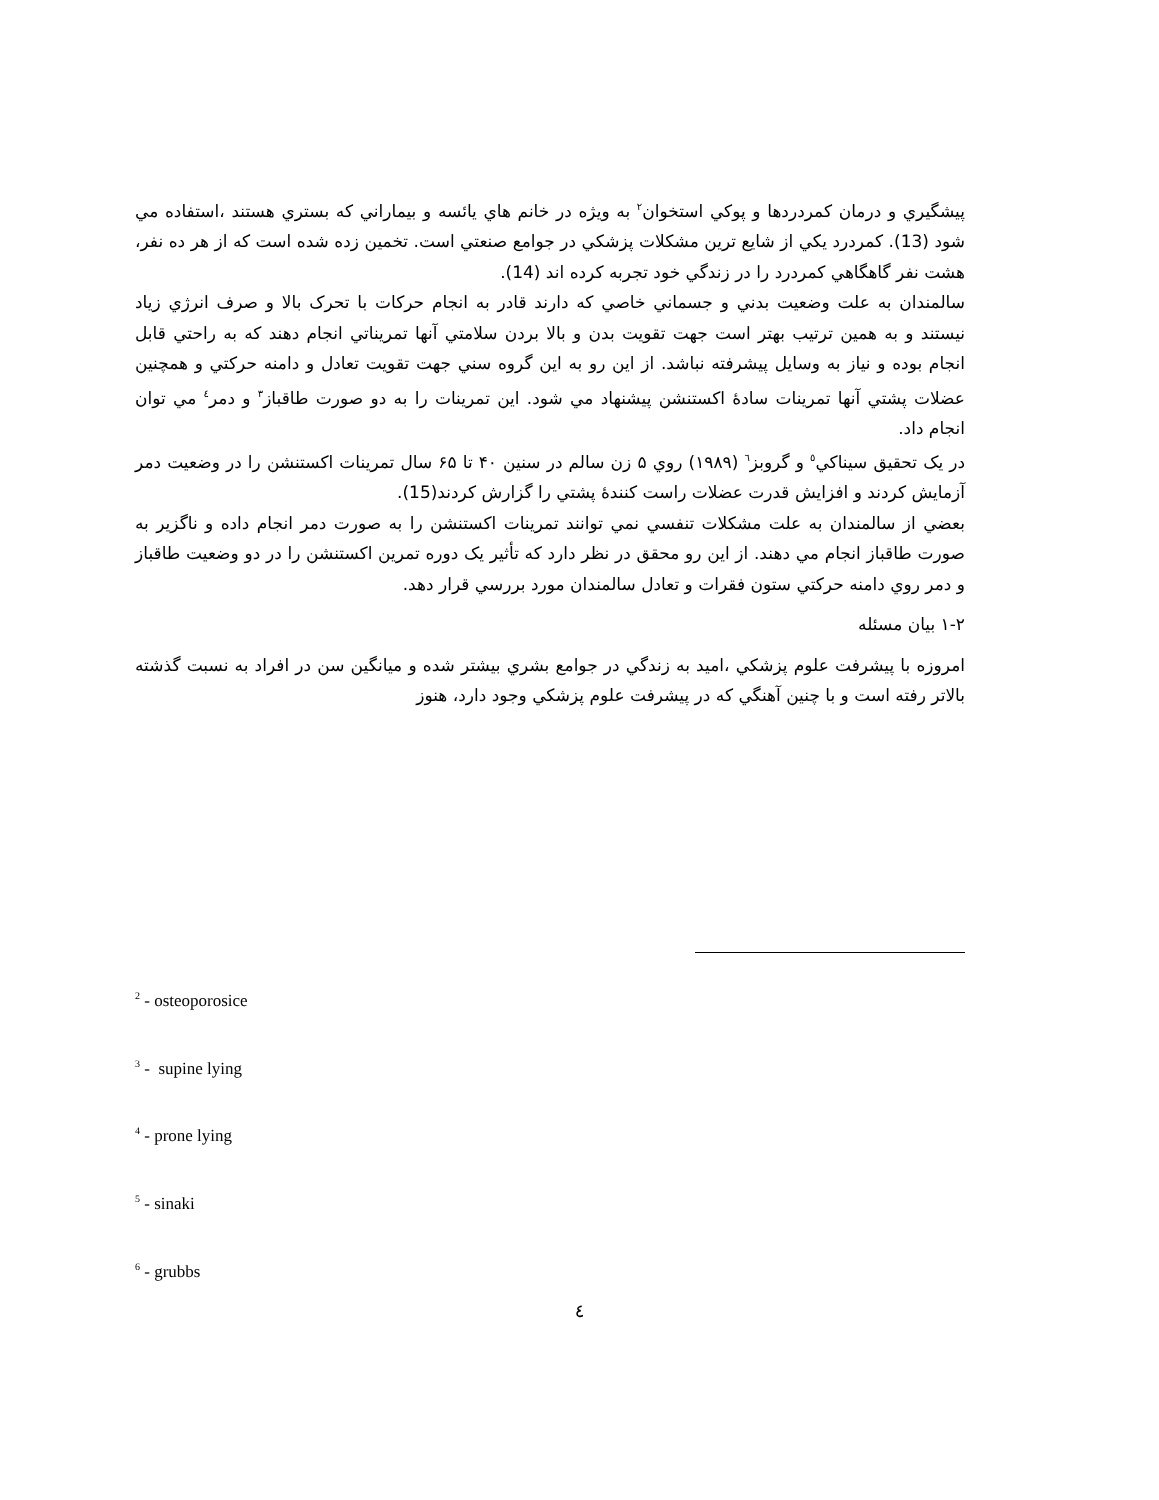پيشگيري و درمان كمردردها و پوكي استخوان<sup>۲</sup> به ويژه در خانم هاي يائسه و بيماراني كه بستري هستند ،استفاده مي شود (13). كمردرد يكي از شايع ترين مشكلات پزشكي در جوامع صنعتي است. تخمين زده شده است كه از هر ده نفر، هشت نفر گاهگاهي كمردرد را در زندگي خود تجربه كرده اند (14).
سالمندان به علت وضعيت بدني و جسماني خاصي كه دارند قادر به انجام حركات با تحرک بالا و صرف انرژي زياد نيستند و به همين ترتيب بهتر است جهت تقويت بدن و بالا بردن سلامتي آنها تمريناتي انجام دهند كه به راحتي قابل انجام بوده و نياز به وسايل پيشرفته نباشد. از اين رو به اين گروه سني جهت تقويت تعادل و دامنه حركتي و همچنين عضلات پشتي آنها تمرينات سادۀ اكستنشن پيشنهاد مي شود. اين تمرينات را به دو صورت طاقباز<sup>۳</sup> و دمر<sup>٤</sup> مي توان انجام داد.
در يک تحقيق سيناكي<sup>٥</sup> و گروبز<sup>٦</sup> (۱۹۸۹) روي ۵ زن سالم در سنين ۴۰ تا ۶۵ سال تمرينات اكستنشن را در وضعيت دمر آزمايش كردند و افزايش قدرت عضلات راست كنندۀ پشتي را گزارش كردند(15).
بعضي از سالمندان به علت مشكلات تنفسي نمي توانند تمرينات اكستنشن را به صورت دمر انجام داده و ناگزير به صورت طاقباز انجام مي دهند. از اين رو محقق در نظر دارد كه تأثير يک دوره تمرين اكستنشن را در دو وضعيت طاقباز و دمر روي دامنه حركتي ستون فقرات و تعادل سالمندان مورد بررسي قرار دهد.
۱-۲ بيان مسئله
امروزه با پيشرفت علوم پزشكي ،اميد به زندگي در جوامع بشري بيشتر شده و ميانگين سن در افراد به نسبت گذشته بالاتر رفته است و با چنين آهنگي كه در پيشرفت علوم پزشكي وجود دارد، هنوز
<sup>2</sup> - osteoporosice
<sup>3</sup> - supine lying
<sup>4</sup> - prone lying
<sup>5</sup> - sinaki
<sup>6</sup> - grubbs
٤